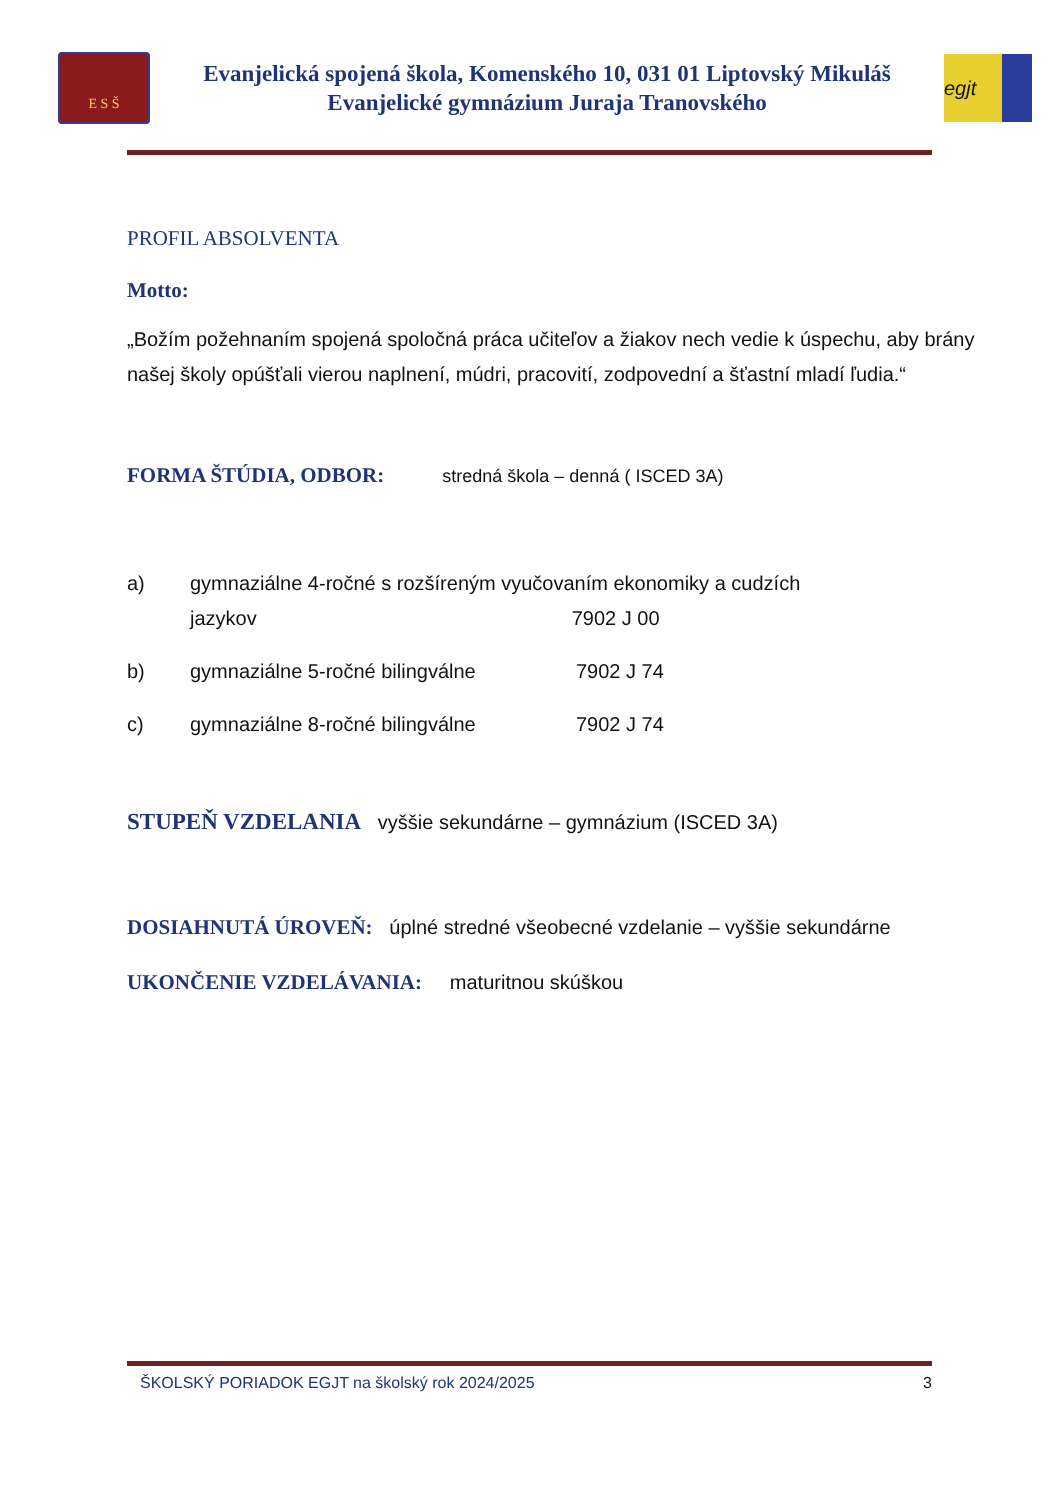E S Š
Evanjelická spojená škola, Komenského 10, 031 01 Liptovský Mikuláš
Evanjelické gymnázium Juraja Tranovského
egjt
PROFIL ABSOLVENTA
Motto:
„Božím požehnaním spojená spoločná práca učiteľov a žiakov nech vedie k úspechu, aby brány našej školy opúšťali vierou naplnení, múdri, pracovití, zodpovední a šťastní mladí ľudia.“
FORMA ŠTÚDIA, ODBOR: stredná škola – denná ( ISCED 3A)
a) gymnaziálne 4-ročné s rozšíreným vyučovaním ekonomiky a cudzích
jazykov 7902 J 00
b) gymnaziálne 5-ročné bilingválne 7902 J 74
c) gymnaziálne 8-ročné bilingválne 7902 J 74
STUPEŇ VZDELANIA vyššie sekundárne – gymnázium (ISCED 3A)
DOSIAHNUTÁ ÚROVEŇ: úplné stredné všeobecné vzdelanie – vyššie sekundárne
UKONČENIE VZDELÁVANIA: maturitnou skúškou
ŠKOLSKÝ PORIADOK EGJT na školský rok 2024/2025 3